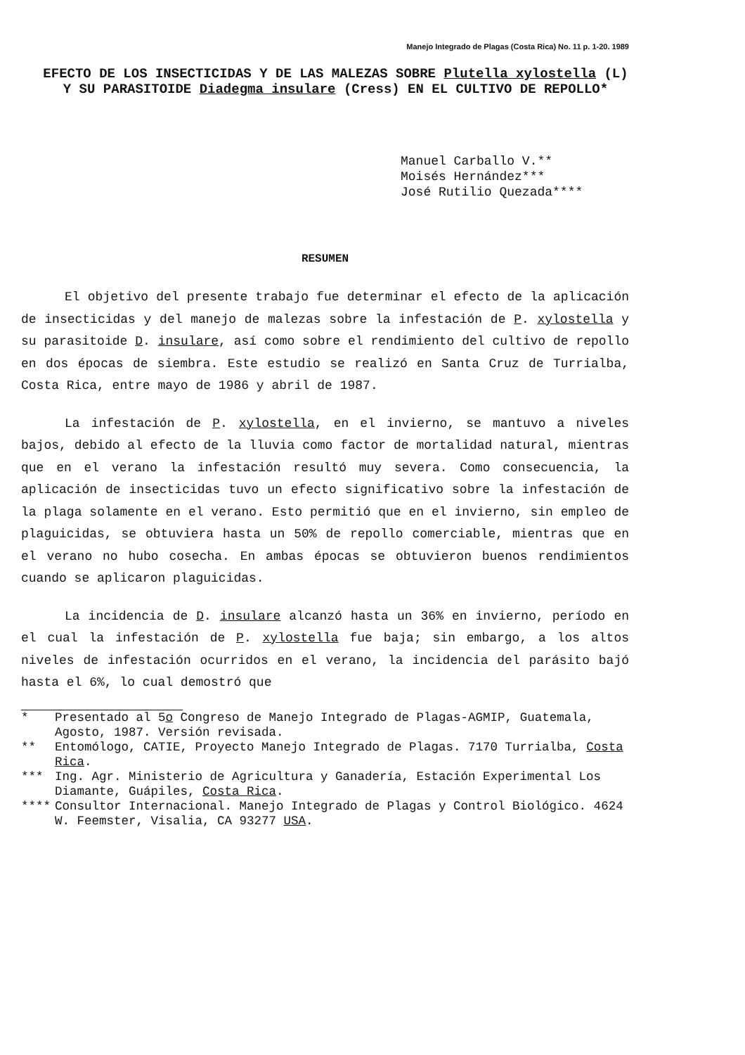Manejo Integrado de Plagas (Costa Rica) No. 11 p. 1-20. 1989
EFECTO DE LOS INSECTICIDAS Y DE LAS MALEZAS SOBRE Plutella xylostella (L) Y SU PARASITOIDE Diadegma insulare (Cress) EN EL CULTIVO DE REPOLLO*
Manuel Carballo V.**
Moisés Hernández***
José Rutilio Quezada****
RESUMEN
El objetivo del presente trabajo fue determinar el efecto de la aplicación de insecticidas y del manejo de malezas sobre la infestación de P. xylostella y su parasitoide D. insulare, así como sobre el rendimiento del cultivo de repollo en dos épocas de siembra. Este estudio se realizó en Santa Cruz de Turrialba, Costa Rica, entre mayo de 1986 y abril de 1987.
La infestación de P. xylostella, en el invierno, se mantuvo a niveles bajos, debido al efecto de la lluvia como factor de mortalidad natural, mientras que en el verano la infestación resultó muy severa. Como consecuencia, la aplicación de insecticidas tuvo un efecto significativo sobre la infestación de la plaga solamente en el verano. Esto permitió que en el invierno, sin empleo de plaguicidas, se obtuviera hasta un 50% de repollo comerciable, mientras que en el verano no hubo cosecha. En ambas épocas se obtuvieron buenos rendimientos cuando se aplicaron plaguicidas.
La incidencia de D. insulare alcanzó hasta un 36% en invierno, período en el cual la infestación de P. xylostella fue baja; sin embargo, a los altos niveles de infestación ocurridos en el verano, la incidencia del parásito bajó hasta el 6%, lo cual demostró que
* Presentado al 5o Congreso de Manejo Integrado de Plagas-AGMIP, Guatemala, Agosto, 1987. Versión revisada.
** Entomólogo, CATIE, Proyecto Manejo Integrado de Plagas. 7170 Turrialba, Costa Rica.
*** Ing. Agr. Ministerio de Agricultura y Ganadería, Estación Experimental Los Diamante, Guápiles, Costa Rica.
**** Consultor Internacional. Manejo Integrado de Plagas y Control Biológico. 4624 W. Feemster, Visalia, CA 93277 USA.